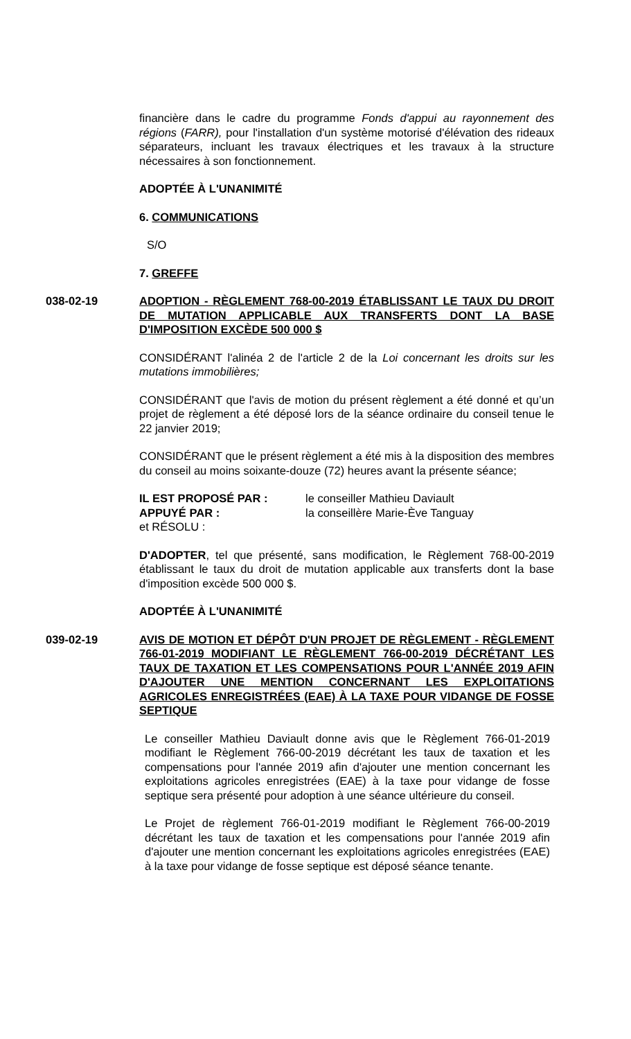financière dans le cadre du programme Fonds d'appui au rayonnement des régions (FARR), pour l'installation d'un système motorisé d'élévation des rideaux séparateurs, incluant les travaux électriques et les travaux à la structure nécessaires à son fonctionnement.
ADOPTÉE À L'UNANIMITÉ
6. COMMUNICATIONS
S/O
7. GREFFE
038-02-19 ADOPTION - RÈGLEMENT 768-00-2019 ÉTABLISSANT LE TAUX DU DROIT DE MUTATION APPLICABLE AUX TRANSFERTS DONT LA BASE D'IMPOSITION EXCÈDE 500 000 $
CONSIDÉRANT l'alinéa 2 de l'article 2 de la Loi concernant les droits sur les mutations immobilières;
CONSIDÉRANT que l'avis de motion du présent règlement a été donné et qu’un projet de règlement a été déposé lors de la séance ordinaire du conseil tenue le 22 janvier 2019;
CONSIDÉRANT que le présent règlement a été mis à la disposition des membres du conseil au moins soixante-douze (72) heures avant la présente séance;
IL EST PROPOSÉ PAR : le conseiller Mathieu Daviault
APPUYÉ PAR : la conseillère Marie-Ève Tanguay
et RÉSOLU :
D'ADOPTER, tel que présenté, sans modification, le Règlement 768-00-2019 établissant le taux du droit de mutation applicable aux transferts dont la base d'imposition excède 500 000 $.
ADOPTÉE À L'UNANIMITÉ
039-02-19 AVIS DE MOTION ET DÉPÔT D'UN PROJET DE RÈGLEMENT - RÈGLEMENT 766-01-2019 MODIFIANT LE RÈGLEMENT 766-00-2019 DÉCRÉTANT LES TAUX DE TAXATION ET LES COMPENSATIONS POUR L'ANNÉE 2019 AFIN D'AJOUTER UNE MENTION CONCERNANT LES EXPLOITATIONS AGRICOLES ENREGISTRÉES (EAE) À LA TAXE POUR VIDANGE DE FOSSE SEPTIQUE
Le conseiller Mathieu Daviault donne avis que le Règlement 766-01-2019 modifiant le Règlement 766-00-2019 décrétant les taux de taxation et les compensations pour l'année 2019 afin d'ajouter une mention concernant les exploitations agricoles enregistrées (EAE) à la taxe pour vidange de fosse septique sera présenté pour adoption à une séance ultérieure du conseil.
Le Projet de règlement 766-01-2019 modifiant le Règlement 766-00-2019 décrétant les taux de taxation et les compensations pour l'année 2019 afin d'ajouter une mention concernant les exploitations agricoles enregistrées (EAE) à la taxe pour vidange de fosse septique est déposé séance tenante.